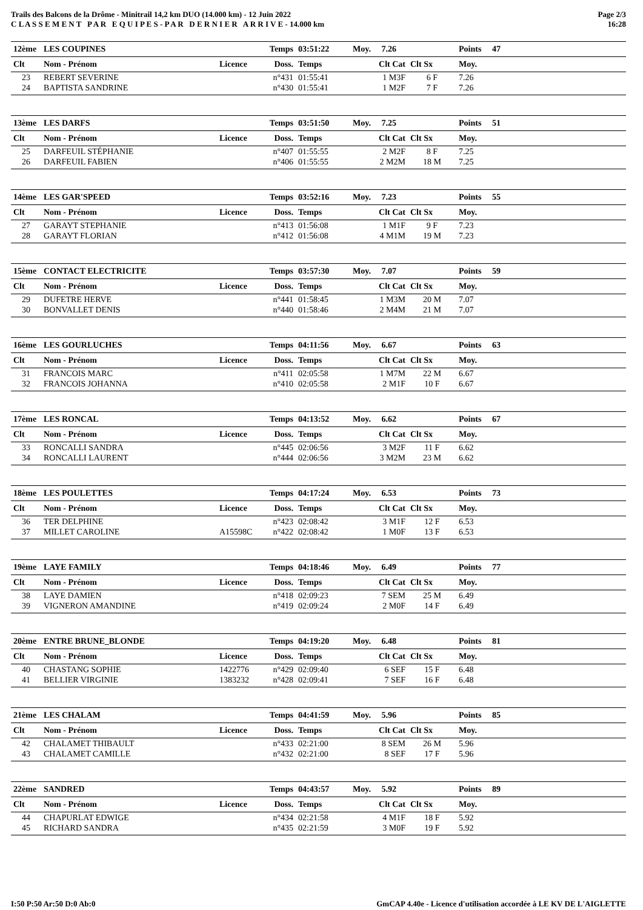Trails des Balcons de la Drôme - Minitrail 14,2 km DUO (14.000 km) - 12 Juin 2022
C L A S S E M E N T P A R E Q U I P E S - P A R D E R N I E R A R R I V E - 14.000 km
Page 2/3
16:28
| 12ème | LES COUPINES | | Temps | 03:51:22 | Moy. 7.26 | | Points | 47 | |
| Clt | Nom - Prénom | Licence | Doss. | Temps | Clt Cat | Clt Sx | Moy. | | |
| 23 | REBERT SEVERINE | | n°431 | 01:55:41 | 1 M3F | 6 F | 7.26 | | |
| 24 | BAPTISTA SANDRINE | | n°430 | 01:55:41 | 1 M2F | 7 F | 7.26 | | |
| 13ème | LES DARFS | | Temps | 03:51:50 | Moy. 7.25 | | Points | 51 | |
| Clt | Nom - Prénom | Licence | Doss. | Temps | Clt Cat | Clt Sx | Moy. | | |
| 25 | DARFEUIL STÉPHANIE | | n°407 | 01:55:55 | 2 M2F | 8 F | 7.25 | | |
| 26 | DARFEUIL FABIEN | | n°406 | 01:55:55 | 2 M2M | 18 M | 7.25 | | |
| 14ème | LES GAR'SPEED | | Temps | 03:52:16 | Moy. 7.23 | | Points | 55 | |
| Clt | Nom - Prénom | Licence | Doss. | Temps | Clt Cat | Clt Sx | Moy. | | |
| 27 | GARAYT STEPHANIE | | n°413 | 01:56:08 | 1 M1F | 9 F | 7.23 | | |
| 28 | GARAYT FLORIAN | | n°412 | 01:56:08 | 4 M1M | 19 M | 7.23 | | |
| 15ème | CONTACT ELECTRICITE | | Temps | 03:57:30 | Moy. 7.07 | | Points | 59 | |
| Clt | Nom - Prénom | Licence | Doss. | Temps | Clt Cat | Clt Sx | Moy. | | |
| 29 | DUFETRE HERVE | | n°441 | 01:58:45 | 1 M3M | 20 M | 7.07 | | |
| 30 | BONVALLET DENIS | | n°440 | 01:58:46 | 2 M4M | 21 M | 7.07 | | |
| 16ème | LES GOURLUCHES | | Temps | 04:11:56 | Moy. 6.67 | | Points | 63 | |
| Clt | Nom - Prénom | Licence | Doss. | Temps | Clt Cat | Clt Sx | Moy. | | |
| 31 | FRANCOIS MARC | | n°411 | 02:05:58 | 1 M7M | 22 M | 6.67 | | |
| 32 | FRANCOIS JOHANNA | | n°410 | 02:05:58 | 2 M1F | 10 F | 6.67 | | |
| 17ème | LES RONCAL | | Temps | 04:13:52 | Moy. 6.62 | | Points | 67 | |
| Clt | Nom - Prénom | Licence | Doss. | Temps | Clt Cat | Clt Sx | Moy. | | |
| 33 | RONCALLI SANDRA | | n°445 | 02:06:56 | 3 M2F | 11 F | 6.62 | | |
| 34 | RONCALLI LAURENT | | n°444 | 02:06:56 | 3 M2M | 23 M | 6.62 | | |
| 18ème | LES POULETTES | | Temps | 04:17:24 | Moy. 6.53 | | Points | 73 | |
| Clt | Nom - Prénom | Licence | Doss. | Temps | Clt Cat | Clt Sx | Moy. | | |
| 36 | TER DELPHINE | | n°423 | 02:08:42 | 3 M1F | 12 F | 6.53 | | |
| 37 | MILLET CAROLINE | A15598C | n°422 | 02:08:42 | 1 M0F | 13 F | 6.53 | | |
| 19ème | LAYE FAMILY | | Temps | 04:18:46 | Moy. 6.49 | | Points | 77 | |
| Clt | Nom - Prénom | Licence | Doss. | Temps | Clt Cat | Clt Sx | Moy. | | |
| 38 | LAYE DAMIEN | | n°418 | 02:09:23 | 7 SEM | 25 M | 6.49 | | |
| 39 | VIGNERON AMANDINE | | n°419 | 02:09:24 | 2 M0F | 14 F | 6.49 | | |
| 20ème | ENTRE BRUNE_BLONDE | | Temps | 04:19:20 | Moy. 6.48 | | Points | 81 | |
| Clt | Nom - Prénom | Licence | Doss. | Temps | Clt Cat | Clt Sx | Moy. | | |
| 40 | CHASTANG SOPHIE | 1422776 | n°429 | 02:09:40 | 6 SEF | 15 F | 6.48 | | |
| 41 | BELLIER VIRGINIE | 1383232 | n°428 | 02:09:41 | 7 SEF | 16 F | 6.48 | | |
| 21ème | LES CHALAM | | Temps | 04:41:59 | Moy. 5.96 | | Points | 85 | |
| Clt | Nom - Prénom | Licence | Doss. | Temps | Clt Cat | Clt Sx | Moy. | | |
| 42 | CHALAMET THIBAULT | | n°433 | 02:21:00 | 8 SEM | 26 M | 5.96 | | |
| 43 | CHALAMET CAMILLE | | n°432 | 02:21:00 | 8 SEF | 17 F | 5.96 | | |
| 22ème | SANDRED | | Temps | 04:43:57 | Moy. 5.92 | | Points | 89 | |
| Clt | Nom - Prénom | Licence | Doss. | Temps | Clt Cat | Clt Sx | Moy. | | |
| 44 | CHAPURLAT EDWIGE | | n°434 | 02:21:58 | 4 M1F | 18 F | 5.92 | | |
| 45 | RICHARD SANDRA | | n°435 | 02:21:59 | 3 M0F | 19 F | 5.92 | | |
I:50 P:50 Ar:50 D:0 Ab:0 GmCAP 4.40e - Licence d'utilisation accordée à LE KV DE L'AIGLETTE